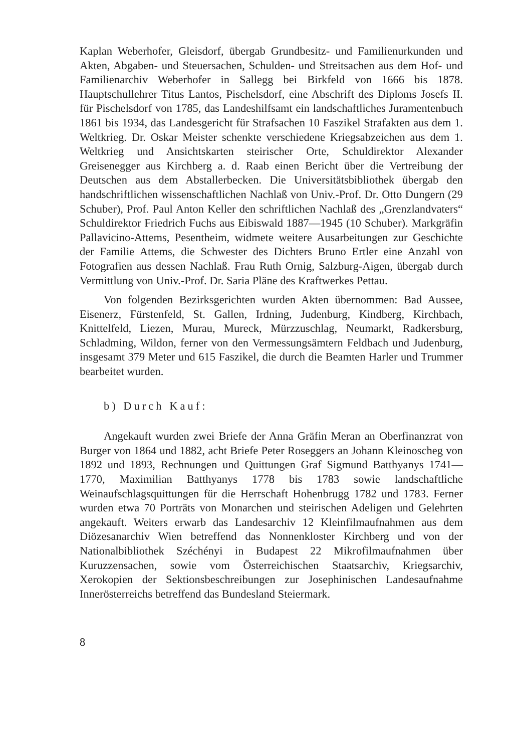Kaplan Weberhofer, Gleisdorf, übergab Grundbesitz- und Familienurkunden und Akten, Abgaben- und Steuersachen, Schulden- und Streitsachen aus dem Hof- und Familienarchiv Weberhofer in Sallegg bei Birkfeld von 1666 bis 1878. Hauptschullehrer Titus Lantos, Pischelsdorf, eine Abschrift des Diploms Josefs II. für Pischelsdorf von 1785, das Landeshilfsamt ein landschaftliches Juramentenbuch 1861 bis 1934, das Landesgericht für Strafsachen 10 Faszikel Strafakten aus dem 1. Weltkrieg. Dr. Oskar Meister schenkte verschiedene Kriegsabzeichen aus dem 1. Weltkrieg und Ansichtskarten steirischer Orte, Schuldirektor Alexander Greisenegger aus Kirchberg a. d. Raab einen Bericht über die Vertreibung der Deutschen aus dem Abstallerbecken. Die Universitätsbibliothek übergab den handschriftlichen wissenschaftlichen Nachlaß von Univ.-Prof. Dr. Otto Dungern (29 Schuber), Prof. Paul Anton Keller den schriftlichen Nachlaß des „Grenzlandvaters“ Schuldirektor Friedrich Fuchs aus Eibiswald 1887—1945 (10 Schuber). Markgräfin Pallavicino-Attems, Pesentheim, widmete weitere Ausarbeitungen zur Geschichte der Familie Attems, die Schwester des Dichters Bruno Ertler eine Anzahl von Fotografien aus dessen Nachlaß. Frau Ruth Ornig, Salzburg-Aigen, übergab durch Vermittlung von Univ.-Prof. Dr. Saria Pläne des Kraftwerkes Pettau.
Von folgenden Bezirksgerichten wurden Akten übernommen: Bad Aussee, Eisenerz, Fürstenfeld, St. Gallen, Irdning, Judenburg, Kindberg, Kirchbach, Knittelfeld, Liezen, Murau, Mureck, Mürzzuschlag, Neumarkt, Radkersburg, Schladming, Wildon, ferner von den Vermessungsämtern Feldbach und Judenburg, insgesamt 379 Meter und 615 Faszikel, die durch die Beamten Harler und Trummer bearbeitet wurden.
b) Durch Kauf:
Angekauft wurden zwei Briefe der Anna Gräfin Meran an Oberfinanzrat von Burger von 1864 und 1882, acht Briefe Peter Roseggers an Johann Kleinoscheg von 1892 und 1893, Rechnungen und Quittungen Graf Sigmund Batthyanys 1741—1770, Maximilian Batthyanys 1778 bis 1783 sowie landschaftliche Weinaufschlagsquittungen für die Herrschaft Hohenbrugg 1782 und 1783. Ferner wurden etwa 70 Porträts von Monarchen und steirischen Adeligen und Gelehrten angekauft. Weiters erwarb das Landesarchiv 12 Kleinfilmaufnahmen aus dem Diözesanarchiv Wien betreffend das Nonnenkloster Kirchberg und von der Nationalbibliothek Széchényi in Budapest 22 Mikrofilmaufnahmen über Kuruzzensachen, sowie vom Österreichischen Staatsarchiv, Kriegsarchiv, Xerokopien der Sektionsbeschreibungen zur Josephinischen Landesaufnahme Innerösterreichs betreffend das Bundesland Steiermark.
8